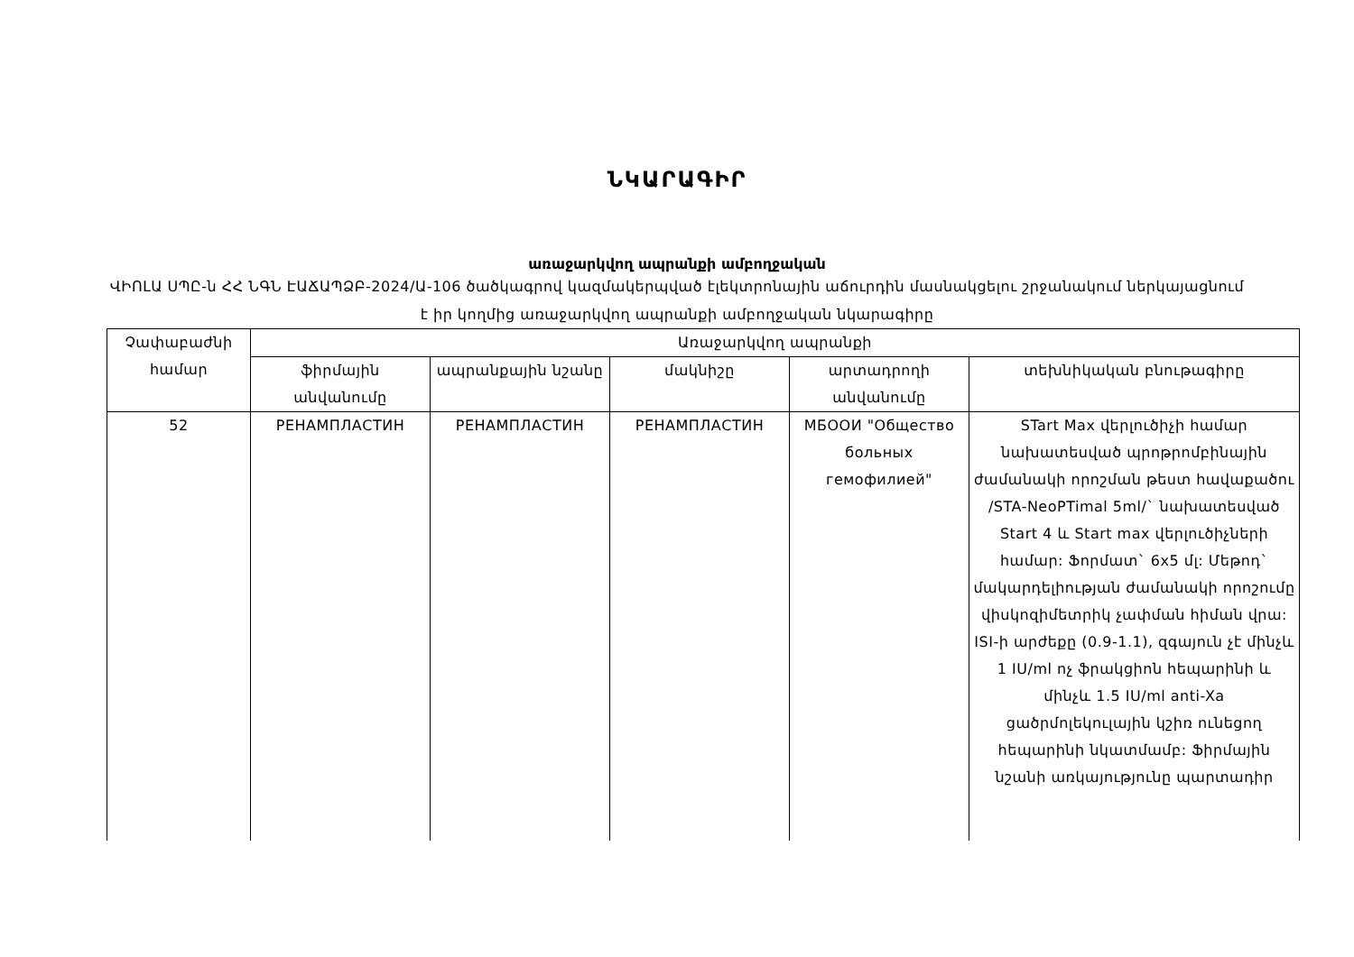ՆԿԱՐԱԳԻՐ
առաջարկվող ապրանքի ամբողջական
ՎԻՈԼԱ ՍՊԸ-ն ՀՀ ՆԳՆ ԷԱՃԱՊՁԲ-2024/Ա-106 ծածկագրով կազմակերպված էլեկտրոնային աճուրդին մասնակցելու շրջանակում ներկայացնում է իր կողմից առաջարկվող ապրանքի ամբողջական նկարագիրը
| Չափաբաժնի համար | Առաջարկվող ապրանքի | | | | |
| --- | --- | --- | --- | --- | --- |
| | ֆիրմային անվանումը | ապրանքային նշանը | մակնիշը | արտադրողի անվանումը | տեխնիկական բնութագիրը |
| 52 | РЕНАМПЛАСТИН | РЕНАМПЛАСТИН | РЕНАМПЛАСТИН | МБООИ "Общество больных гемофилией" | STart Max վերլուծիչի համար նախատեսված պրոթրոմբինային ժամանակի որոշման թեստ հավաքածու /STA-NeoPTimal 5ml/` նախատեսված Start 4 և Start max վերլուծիչների համար: Ֆորմատ` 6x5 մլ: Մեթոդ` մակարդելիության ժամանակի որոշումը վիսկոզիմետրիկ չափման հիման վրա: ISI-ի արժեքը (0.9-1.1), զգայուն չէ մինչև 1 IU/ml ոչ ֆրակցիոն հեպարինի և մինչև 1.5 IU/ml anti-Xa ցածրմոլեկուլային կշիռ ունեցող հեպարինի նկատմամբ: Ֆիրմային նշանի առկայությունը պարտադիր |